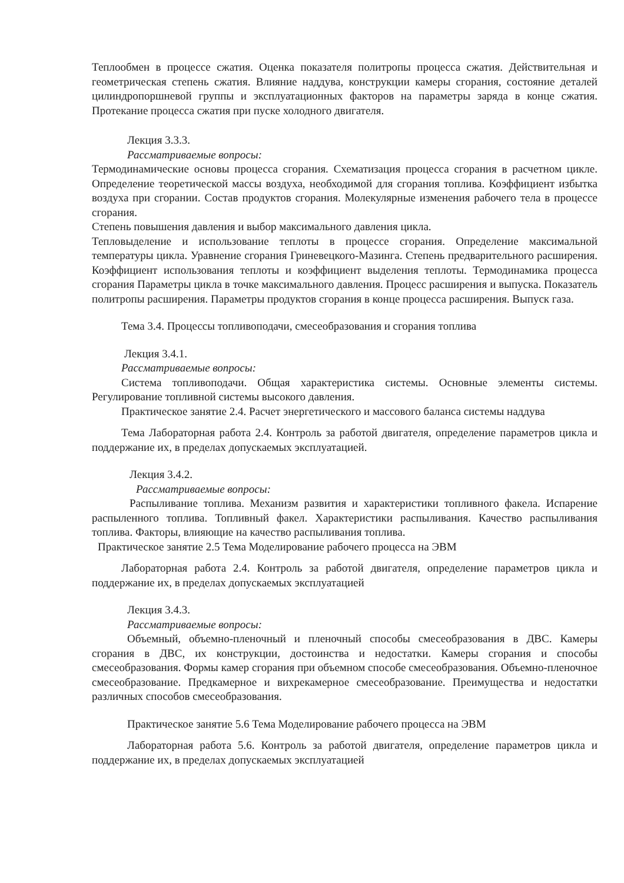Теплообмен в процессе сжатия. Оценка показателя политропы процесса сжатия. Действительная и геометрическая степень сжатия. Влияние наддува, конструкции камеры сгорания, состояние деталей цилиндропоршневой группы и эксплуатационных факторов на параметры заряда в конце сжатия. Протекание процесса сжатия при пуске холодного двигателя.
Лекция 3.3.3.
Рассматриваемые вопросы:
Термодинамические основы процесса сгорания. Схематизация процесса сгорания в расчетном цикле. Определение теоретической массы воздуха, необходимой для сгорания топлива. Коэффициент избытка воздуха при сгорании. Состав продуктов сгорания. Молекулярные изменения рабочего тела в процессе сгорания.
Степень повышения давления и выбор максимального давления цикла.
Тепловыделение и использование теплоты в процессе сгорания. Определение максимальной температуры цикла. Уравнение сгорания Гриневецкого-Мазинга. Степень предварительного расширения. Коэффициент использования теплоты и коэффициент выделения теплоты. Термодинамика процесса сгорания Параметры цикла в точке максимального давления. Процесс расширения и выпуска. Показатель политропы расширения. Параметры продуктов сгорания в конце процесса расширения. Выпуск газа.
Тема 3.4. Процессы топливоподачи, смесеобразования и сгорания топлива
Лекция 3.4.1.
Рассматриваемые вопросы:
Система топливоподачи. Общая характеристика системы. Основные элементы системы. Регулирование топливной системы высокого давления.
Практическое занятие 2.4. Расчет энергетического и массового баланса системы наддува
Тема Лабораторная работа 2.4. Контроль за работой двигателя, определение параметров цикла и поддержание их, в пределах допускаемых эксплуатацией.
Лекция 3.4.2.
Рассматриваемые вопросы:
Распыливание топлива. Механизм развития и характеристики топливного факела. Испарение распыленного топлива. Топливный факел. Характеристики распыливания. Качество распыливания топлива. Факторы, влияющие на качество распыливания топлива.
Практическое занятие 2.5 Тема Моделирование рабочего процесса на ЭВМ
Лабораторная работа 2.4. Контроль за работой двигателя, определение параметров цикла и поддержание их, в пределах допускаемых эксплуатацией
Лекция 3.4.3.
Рассматриваемые вопросы:
Объемный, объемно-пленочный и пленочный способы смесеобразования в ДВС. Камеры сгорания в ДВС, их конструкции, достоинства и недостатки. Камеры сгорания и способы смесеобразования. Формы камер сгорания при объемном способе смесеобразования. Объемно-пленочное смесеобразование. Предкамерное и вихрекамерное смесеобразование. Преимущества и недостатки различных способов смесеобразования.
Практическое занятие 5.6 Тема Моделирование рабочего процесса на ЭВМ
Лабораторная работа 5.6. Контроль за работой двигателя, определение параметров цикла и поддержание их, в пределах допускаемых эксплуатацией